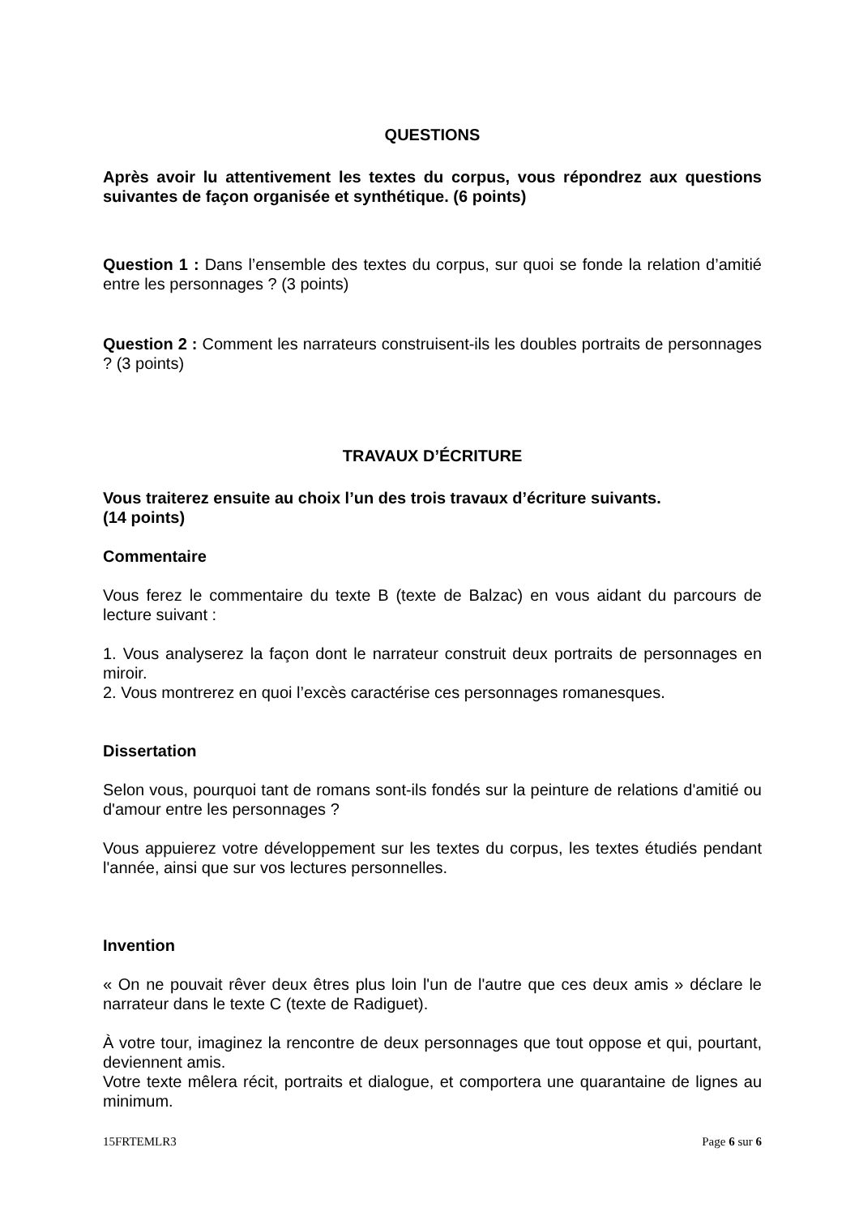QUESTIONS
Après avoir lu attentivement les textes du corpus, vous répondrez aux questions suivantes de façon organisée et synthétique. (6 points)
Question 1 : Dans l’ensemble des textes du corpus, sur quoi se fonde la relation d’amitié entre les personnages ? (3 points)
Question 2 : Comment les narrateurs construisent-ils les doubles portraits de personnages ? (3 points)
TRAVAUX D’ÉCRITURE
Vous traiterez ensuite au choix l’un des trois travaux d’écriture suivants.
(14 points)
Commentaire
Vous ferez le commentaire du texte B (texte de Balzac) en vous aidant du parcours de lecture suivant :
1. Vous analyserez la façon dont le narrateur construit deux portraits de personnages en miroir.
2. Vous montrerez en quoi l’excès caractérise ces personnages romanesques.
Dissertation
Selon vous, pourquoi tant de romans sont-ils fondés sur la peinture de relations d'amitié ou d'amour entre les personnages ?
Vous appuierez votre développement sur les textes du corpus, les textes étudiés pendant l'année, ainsi que sur vos lectures personnelles.
Invention
« On ne pouvait rêver deux êtres plus loin l'un de l'autre que ces deux amis » déclare le narrateur dans le texte C (texte de Radiguet).
À votre tour, imaginez la rencontre de deux personnages que tout oppose et qui, pourtant, deviennent amis.
Votre texte mêlera récit, portraits et dialogue, et comportera une quarantaine de lignes au minimum.
15FRTEMLR3 Page 6 sur 6